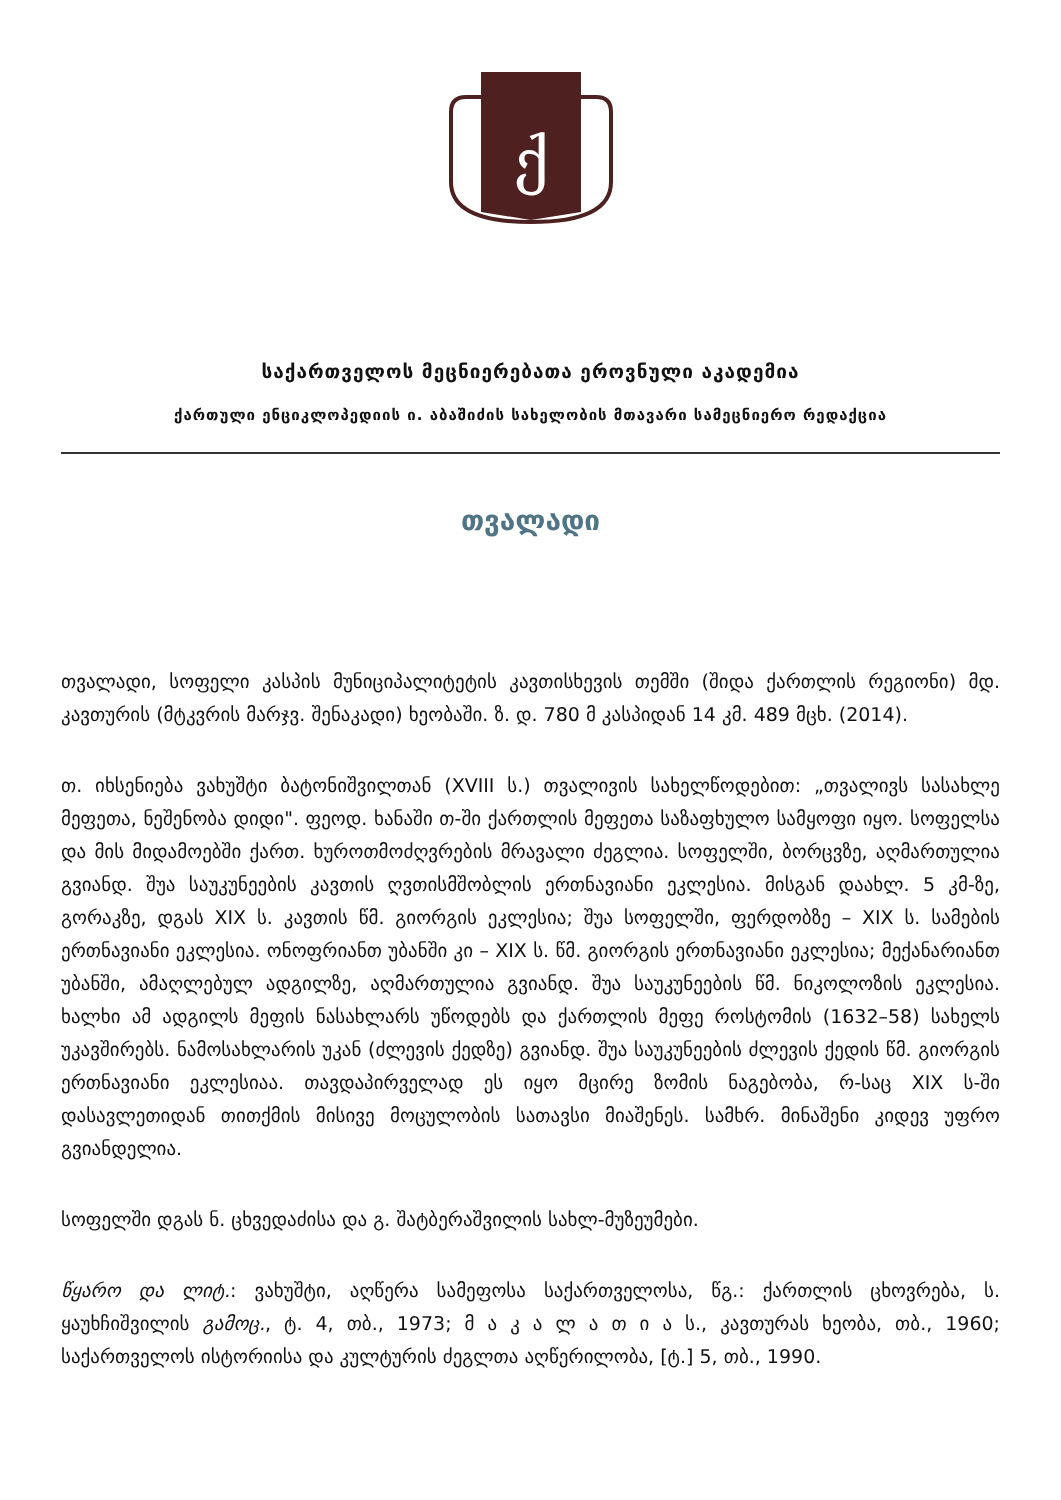ქ
საქართველოს მეცნიერებათა ეროვნული აკადემია
ქართული ენციკლოპედიის ი. აბაშიძის სახელობის მთავარი სამეცნიერო რედაქცია
თვალადი
თვალადი, სოფელი კასპის მუნიციპალიტეტის კავთისხევის თემში (შიდა ქართლის რეგიონი) მდ. კავთურის (მტკვრის მარჯვ. შენაკადი) ხეობაში. ზ. დ. 780 მ კასპიდან 14 კმ. 489 მცხ. (2014).
თ. იხსენიება ვახუშტი ბატონიშვილთან (XVIII ს.) თვალივის სახელწოდებით: „თვალივს სასახლე მეფეთა, ნეშენობა დიდი". ფეოდ. ხანაში თ-ში ქართლის მეფეთა საზაფხულო სამყოფი იყო. სოფელსა და მის მიდამოებში ქართ. ხუროთმოძღვრების მრავალი ძეგლია. სოფელში, ბორცვზე, აღმართულია გვიანდ. შუა საუკუნეების კავთის ღვთისმშობლის ერთნავიანი ეკლესია. მისგან დაახლ. 5 კმ-ზე, გორაკზე, დგას XIX ს. კავთის წმ. გიორგის ეკლესია; შუა სოფელში, ფერდობზე – XIX ს. სამების ერთნავიანი ეკლესია. ონოფრიანთ უბანში კი – XIX ს. წმ. გიორგის ერთნავიანი ეკლესია; მექანარიანთ უბანში, ამაღლებულ ადგილზე, აღმართულია გვიანდ. შუა საუკუნეების წმ. ნიკოლოზის ეკლესია. ხალხი ამ ადგილს მეფის ნასახლარს უწოდებს და ქართლის მეფე როსტომის (1632–58) სახელს უკავშირებს. ნამოსახლარის უკან (ძლევის ქედზე) გვიანდ. შუა საუკუნეების ძლევის ქედის წმ. გიორგის ერთნავიანი ეკლესიაა. თავდაპირველად ეს იყო მცირე ზომის ნაგებობა, რ-საც XIX ს-ში დასავლეთიდან თითქმის მისივე მოცულობის სათავსი მიაშენეს. სამხრ. მინაშენი კიდევ უფრო გვიანდელია.
სოფელში დგას ნ. ცხვედაძისა და გ. შატბერაშვილის სახლ-მუზეუმები.
წყარო და ლიტ.: ვახუშტი, აღწერა სამეფოსა საქართველოსა, წგ.: ქართლის ცხოვრება, ს. ყაუხჩიშვილის გამოც., ტ. 4, თბ., 1973; მ ა კ ა ლ ა თ ი ა ს., კავთურას ხეობა, თბ., 1960; საქართველოს ისტორიისა და კულტურის ძეგლთა აღწერილობა, [ტ.] 5, თბ., 1990.